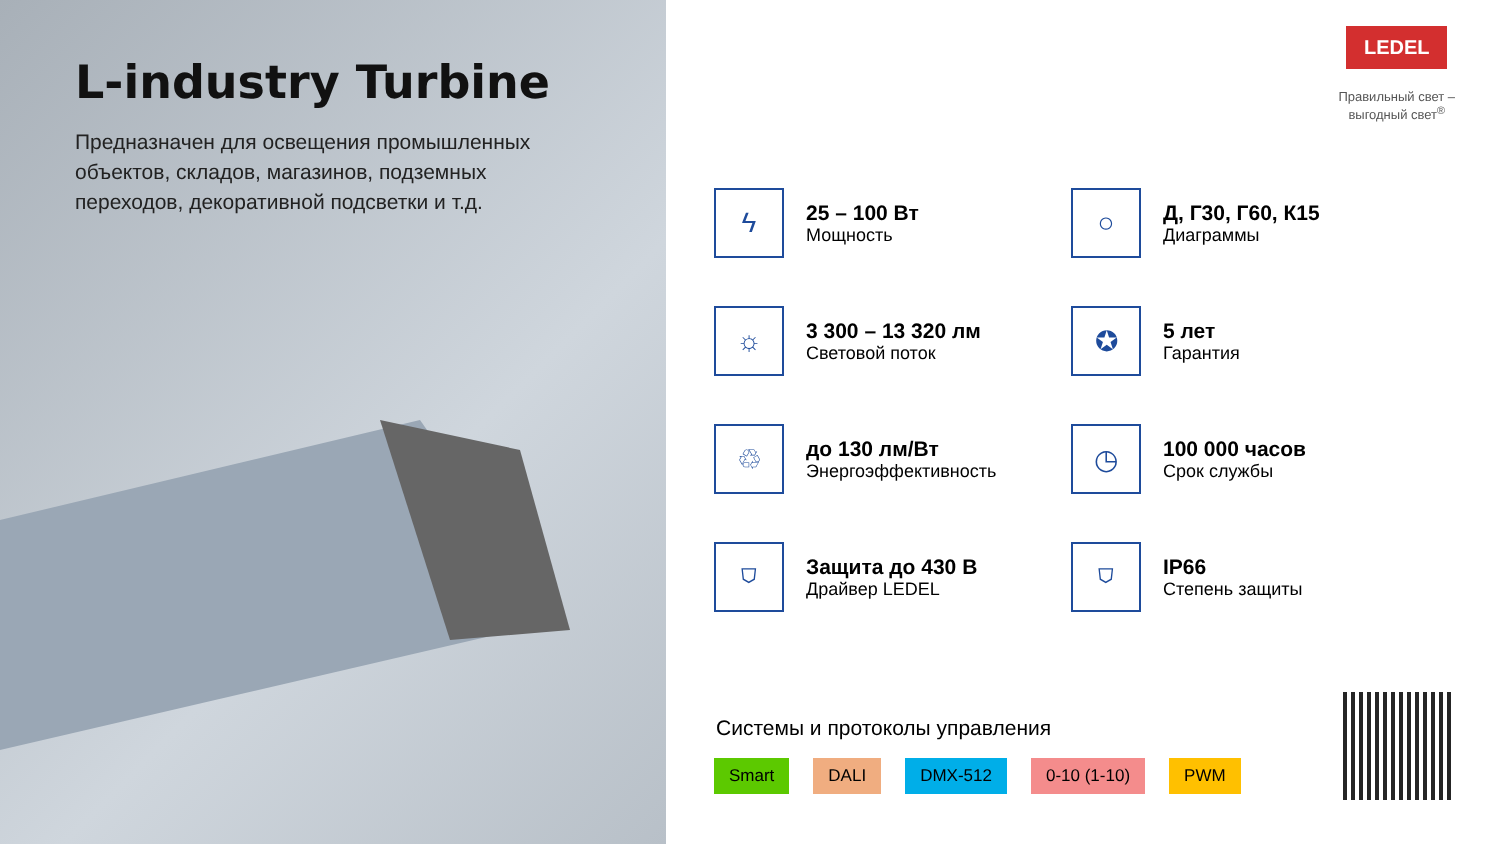L-industry Turbine
Предназначен для освещения промышленных объектов, складов, магазинов, подземных переходов, декоративной подсветки и т.д.
LEDEL
Правильный свет –
выгодный свет<sup>®</sup>
ϟ
25 – 100 Вт
Мощность
○
Д, Г30, Г60, К15
Диаграммы
☼
3 300 – 13 320 лм
Световой поток
✪
5 лет
Гарантия
♲
до 130 лм/Вт
Энергоэффективность
◷
100 000 часов
Срок службы
⛉
Защита до 430 В
Драйвер LEDEL
⛉
IP66
Степень защиты
Системы и протоколы управления
Smart DALI DMX-512 0-10 (1-10) PWM